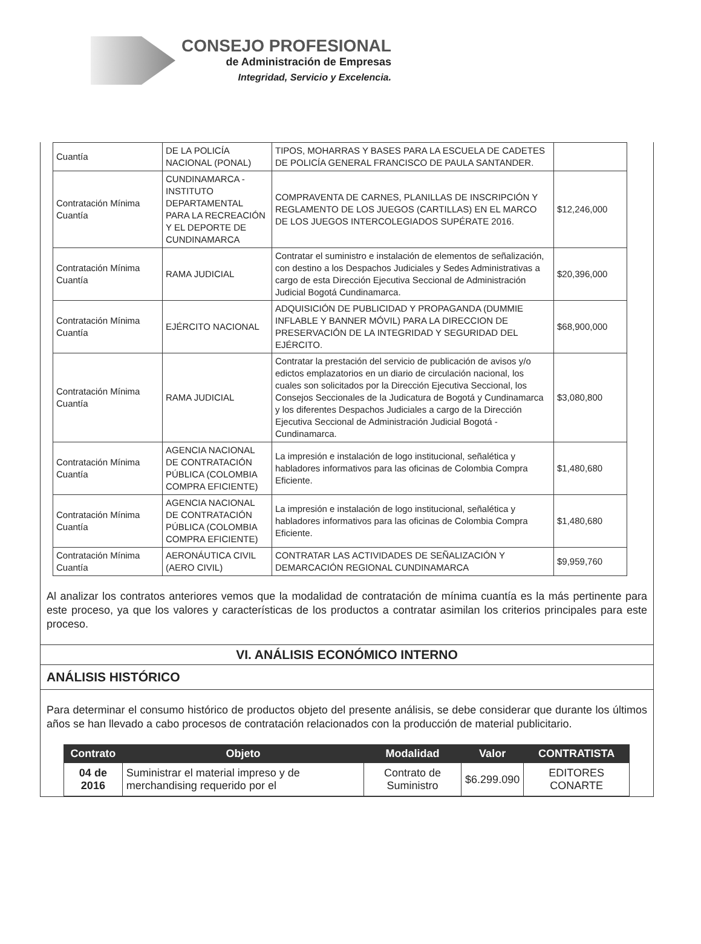CONSEJO PROFESIONAL
de Administración de Empresas
Integridad, Servicio y Excelencia.
| Cuantía | DE LA POLICÍA NACIONAL (PONAL) | TIPOS, MOHARRAS Y BASES PARA LA ESCUELA DE CADETES DE POLICÍA GENERAL FRANCISCO DE PAULA SANTANDER. | |
| Contratación Mínima Cuantía | CUNDINAMARCA - INSTITUTO DEPARTAMENTAL PARA LA RECREACIÓN Y EL DEPORTE DE CUNDINAMARCA | COMPRAVENTA DE CARNES, PLANILLAS DE INSCRIPCIÓN Y REGLAMENTO DE LOS JUEGOS (CARTILLAS) EN EL MARCO DE LOS JUEGOS INTERCOLEGIADOS SUPÉRATE 2016. | $12,246,000 |
| Contratación Mínima Cuantía | RAMA JUDICIAL | Contratar el suministro e instalación de elementos de señalización, con destino a los Despachos Judiciales y Sedes Administrativas a cargo de esta Dirección Ejecutiva Seccional de Administración Judicial Bogotá Cundinamarca. | $20,396,000 |
| Contratación Mínima Cuantía | EJÉRCITO NACIONAL | ADQUISICIÓN DE PUBLICIDAD Y PROPAGANDA (DUMMIE INFLABLE Y BANNER MÓVIL) PARA LA DIRECCION DE PRESERVACIÓN DE LA INTEGRIDAD Y SEGURIDAD DEL EJÉRCITO. | $68,900,000 |
| Contratación Mínima Cuantía | RAMA JUDICIAL | Contratar la prestación del servicio de publicación de avisos y/o edictos emplazatorios en un diario de circulación nacional, los cuales son solicitados por la Dirección Ejecutiva Seccional, los Consejos Seccionales de la Judicatura de Bogotá y Cundinamarca y los diferentes Despachos Judiciales a cargo de la Dirección Ejecutiva Seccional de Administración Judicial Bogotá - Cundinamarca. | $3,080,800 |
| Contratación Mínima Cuantía | AGENCIA NACIONAL DE CONTRATACIÓN PÚBLICA (COLOMBIA COMPRA EFICIENTE) | La impresión e instalación de logo institucional, señalética y habladores informativos para las oficinas de Colombia Compra Eficiente. | $1,480,680 |
| Contratación Mínima Cuantía | AGENCIA NACIONAL DE CONTRATACIÓN PÚBLICA (COLOMBIA COMPRA EFICIENTE) | La impresión e instalación de logo institucional, señalética y habladores informativos para las oficinas de Colombia Compra Eficiente. | $1,480,680 |
| Contratación Mínima Cuantía | AERONÁUTICA CIVIL (AERO CIVIL) | CONTRATAR LAS ACTIVIDADES DE SEÑALIZACIÓN Y DEMARCACIÓN REGIONAL CUNDINAMARCA | $9,959,760 |
Al analizar los contratos anteriores vemos que la modalidad de contratación de mínima cuantía es la más pertinente para este proceso, ya que los valores y características de los productos a contratar asimilan los criterios principales para este proceso.
VI. ANÁLISIS ECONÓMICO INTERNO
ANÁLISIS HISTÓRICO
Para determinar el consumo histórico de productos objeto del presente análisis, se debe considerar que durante los últimos años se han llevado a cabo procesos de contratación relacionados con la producción de material publicitario.
| Contrato | Objeto | Modalidad | Valor | CONTRATISTA |
| --- | --- | --- | --- | --- |
| 04 de 2016 | Suministrar el material impreso y de merchandising requerido por el | Contrato de Suministro | $6.299.090 | EDITORES CONARTE |